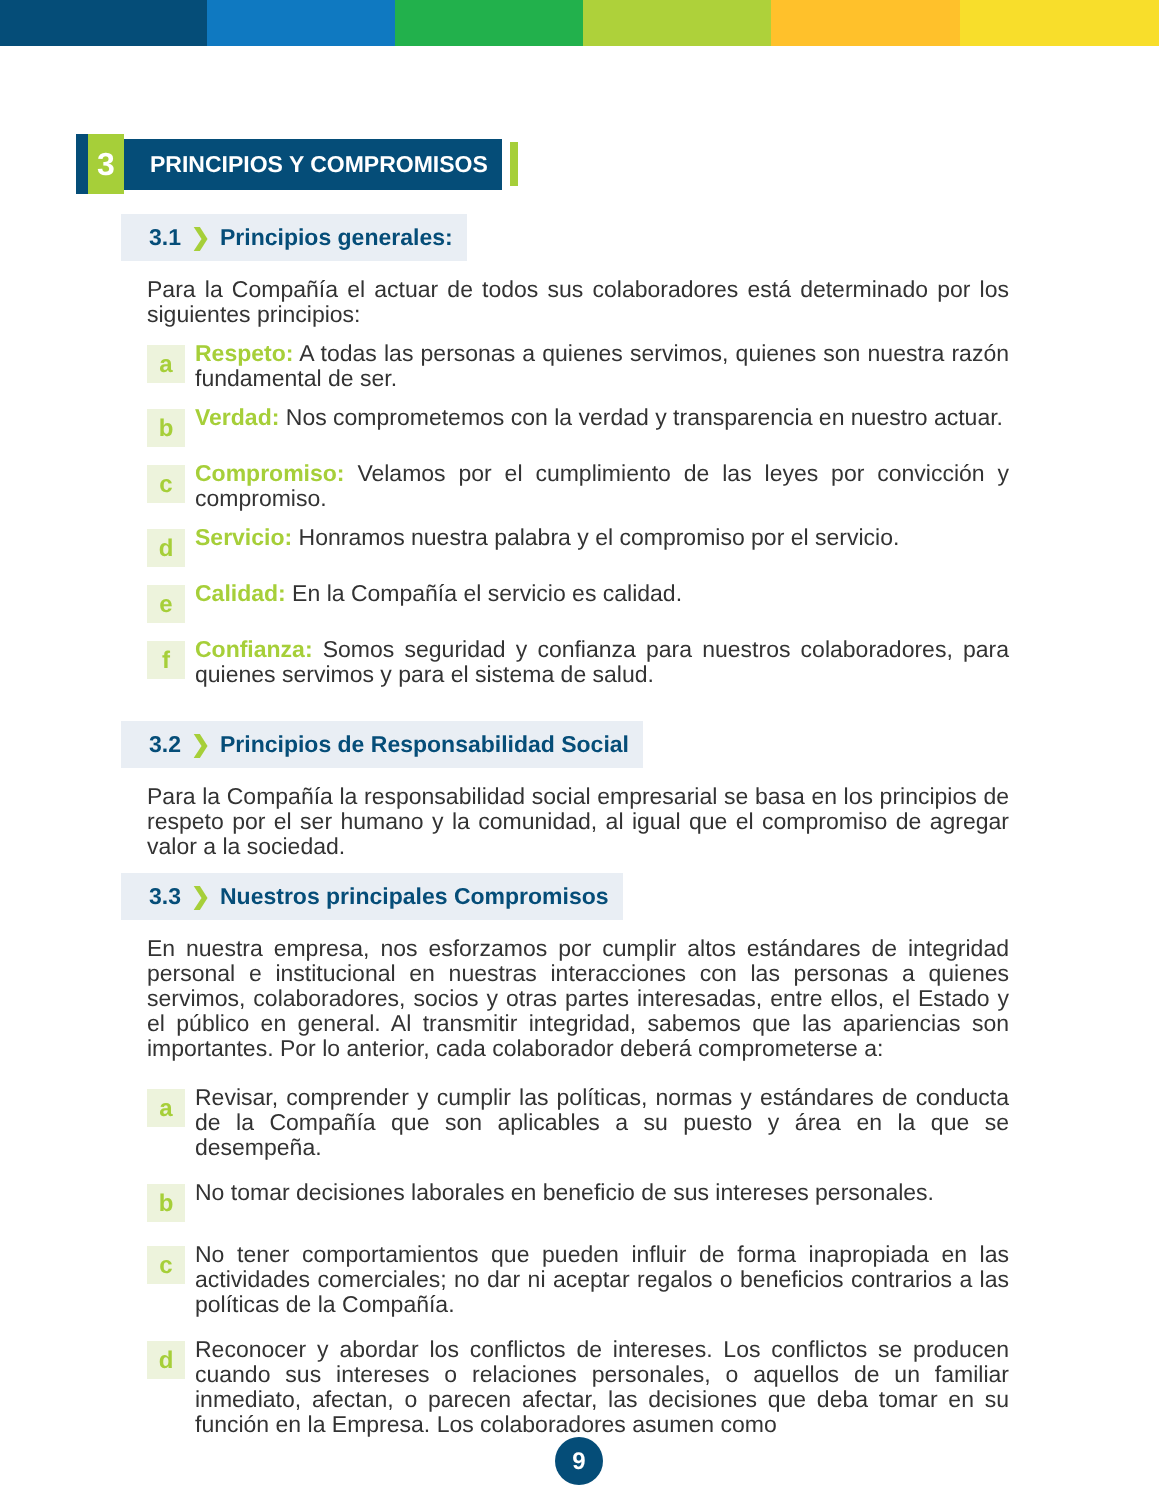3
PRINCIPIOS Y COMPROMISOS
3.1 ❯ Principios generales:
Para la Compañía el actuar de todos sus colaboradores está determinado por los siguientes principios:
a
Respeto: A todas las personas a quienes servimos, quienes son nuestra razón fundamental de ser.
b
Verdad: Nos comprometemos con la verdad y transparencia en nuestro actuar.
c
Compromiso: Velamos por el cumplimiento de las leyes por convicción y compromiso.
d
Servicio: Honramos nuestra palabra y el compromiso por el servicio.
e
Calidad: En la Compañía el servicio es calidad.
f
Confianza: Somos seguridad y confianza para nuestros colaboradores, para quienes servimos y para el sistema de salud.
3.2 ❯ Principios de Responsabilidad Social
Para la Compañía la responsabilidad social empresarial se basa en los principios de respeto por el ser humano y la comunidad, al igual que el compromiso de agregar valor a la sociedad.
3.3 ❯ Nuestros principales Compromisos
En nuestra empresa, nos esforzamos por cumplir altos estándares de integridad personal e institucional en nuestras interacciones con las personas a quienes servimos, colaboradores, socios y otras partes interesadas, entre ellos, el Estado y el público en general. Al transmitir integridad, sabemos que las apariencias son importantes. Por lo anterior, cada colaborador deberá comprometerse a:
a
Revisar, comprender y cumplir las políticas, normas y estándares de conducta de la Compañía que son aplicables a su puesto y área en la que se desempeña.
b
No tomar decisiones laborales en beneficio de sus intereses personales.
c
No tener comportamientos que pueden influir de forma inapropiada en las actividades comerciales; no dar ni aceptar regalos o beneficios contrarios a las políticas de la Compañía.
d
Reconocer y abordar los conflictos de intereses. Los conflictos se producen cuando sus intereses o relaciones personales, o aquellos de un familiar inmediato, afectan, o parecen afectar, las decisiones que deba tomar en su función en la Empresa. Los colaboradores asumen como
9